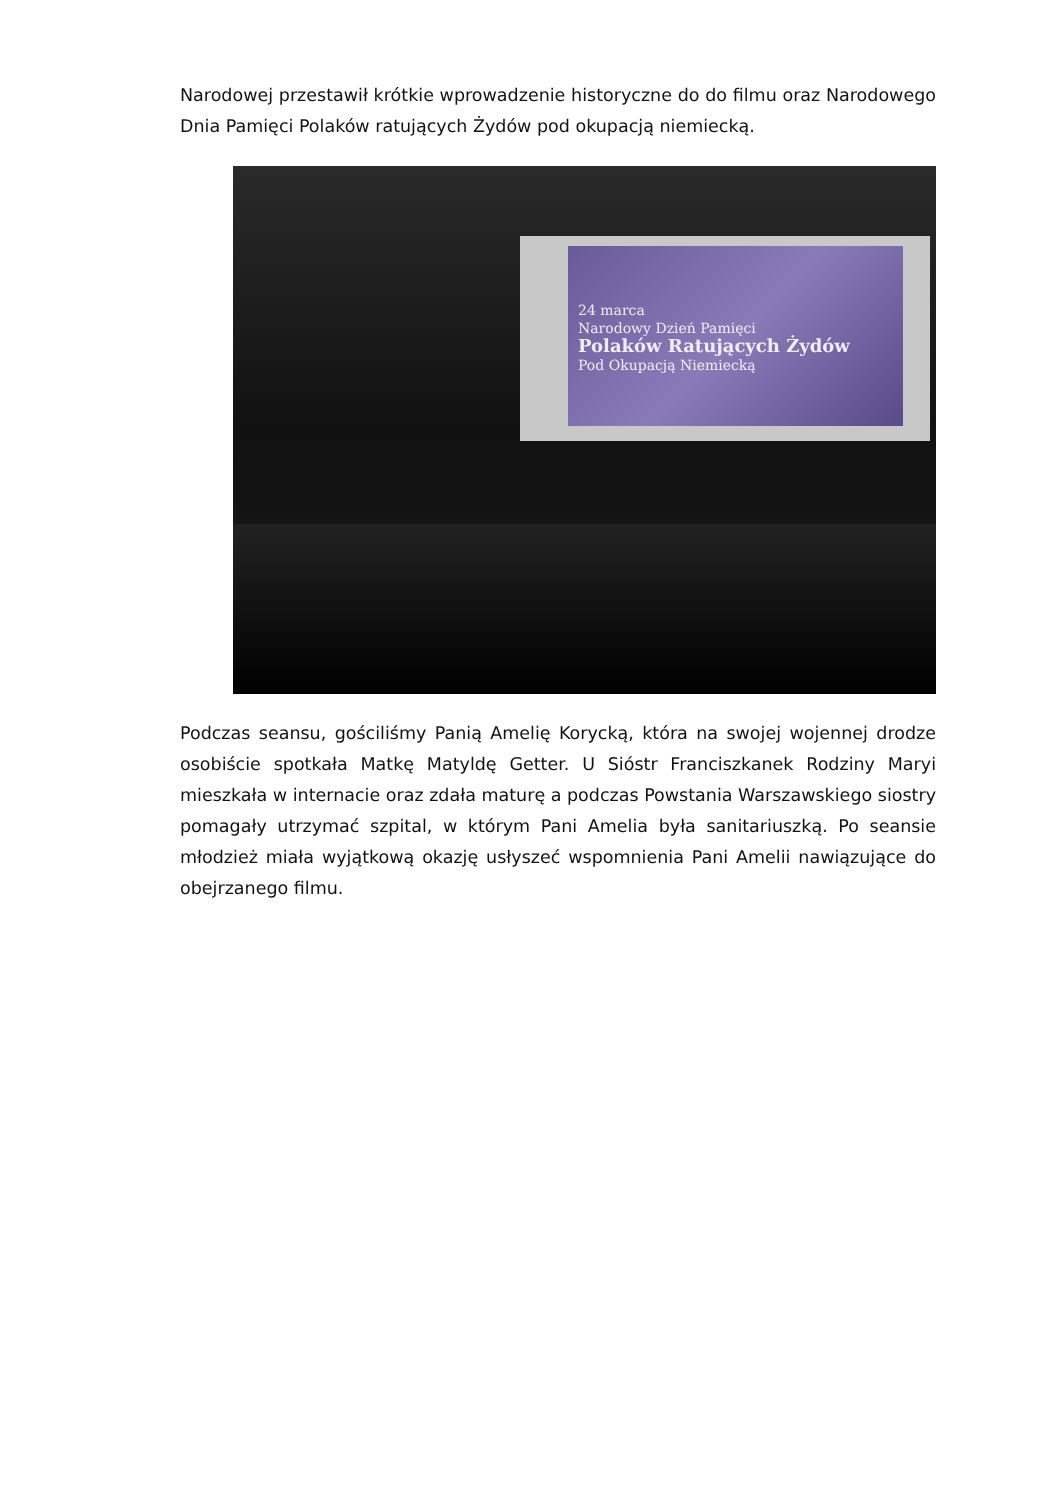Narodowej przestawił krótkie wprowadzenie historyczne do do filmu oraz Narodowego Dnia Pamięci Polaków ratujących Żydów pod okupacją niemiecką.
24 marca
Narodowy Dzień Pamięci
Polaków Ratujących Żydów
Pod Okupacją Niemiecką
Podczas seansu, gościliśmy Panią Amelię Korycką, która na swojej wojennej drodze osobiście spotkała Matkę Matyldę Getter. U Sióstr Franciszkanek Rodziny Maryi mieszkała w internacie oraz zdała maturę a podczas Powstania Warszawskiego siostry pomagały utrzymać szpital, w którym Pani Amelia była sanitariuszką. Po seansie młodzież miała wyjątkową okazję usłyszeć wspomnienia Pani Amelii nawiązujące do obejrzanego filmu.